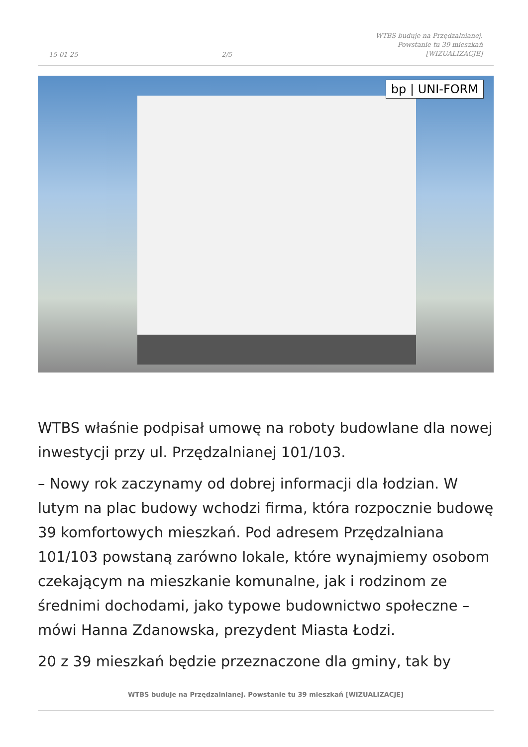15-01-25
2/5
WTBS buduje na Przędzalnianej.
Powstanie tu 39 mieszkań
[WIZUALIZACJE]
bp | UNI-FORM
WTBS właśnie podpisał umowę na roboty budowlane dla nowej inwestycji przy ul. Przędzalnianej 101/103.
– Nowy rok zaczynamy od dobrej informacji dla łodzian. W lutym na plac budowy wchodzi firma, która rozpocznie budowę 39 komfortowych mieszkań. Pod adresem Przędzalniana 101/103 powstaną zarówno lokale, które wynajmiemy osobom czekającym na mieszkanie komunalne, jak i rodzinom ze średnimi dochodami, jako typowe budownictwo społeczne – mówi Hanna Zdanowska, prezydent Miasta Łodzi.
20 z 39 mieszkań będzie przeznaczone dla gminy, tak by
WTBS buduje na Przędzalnianej. Powstanie tu 39 mieszkań [WIZUALIZACJE]